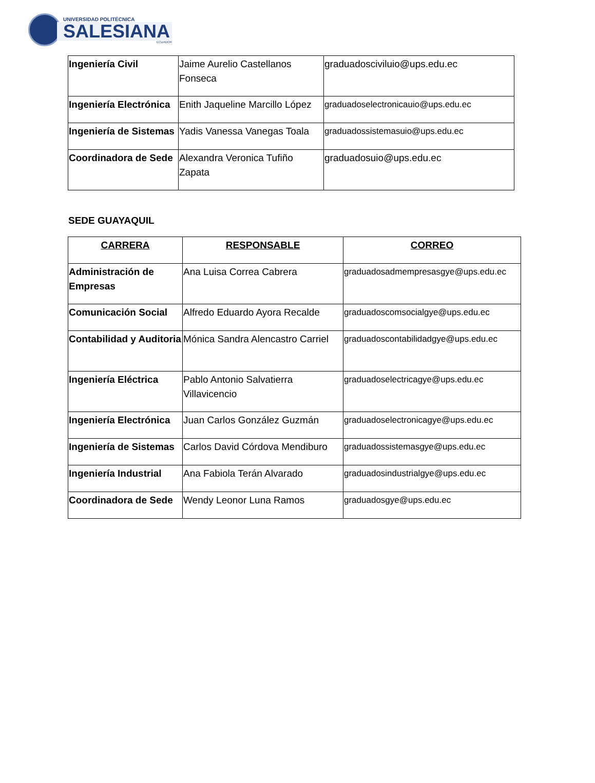UNIVERSIDAD POLITÉCNICA
SALESIANA
ECUADOR
| Ingeniería Civil | Jaime Aurelio Castellanos Fonseca | graduadosciviluio@ups.edu.ec |
| Ingeniería Electrónica | Enith Jaqueline Marcillo López | graduadoselectronicauio@ups.edu.ec |
| Ingeniería de Sistemas | Yadis Vanessa Vanegas Toala | graduadossistemasuio@ups.edu.ec |
| Coordinadora de Sede | Alexandra Veronica Tufiño Zapata | graduadosuio@ups.edu.ec |
SEDE GUAYAQUIL
| CARRERA | RESPONSABLE | CORREO |
| --- | --- | --- |
| Administración de Empresas | Ana Luisa Correa Cabrera | graduadosadmempresasgye@ups.edu.ec |
| Comunicación Social | Alfredo Eduardo Ayora Recalde | graduadoscomsocialgye@ups.edu.ec |
| Contabilidad y Auditoria | Mónica Sandra Alencastro Carriel | graduadoscontabilidadgye@ups.edu.ec |
| Ingeniería Eléctrica | Pablo Antonio Salvatierra Villavicencio | graduadoselectricagye@ups.edu.ec |
| Ingeniería Electrónica | Juan Carlos González Guzmán | graduadoselectronicagye@ups.edu.ec |
| Ingeniería de Sistemas | Carlos David Córdova Mendiburo | graduadossistemasgye@ups.edu.ec |
| Ingeniería Industrial | Ana Fabiola Terán Alvarado | graduadosindustrialgye@ups.edu.ec |
| Coordinadora de Sede | Wendy Leonor Luna Ramos | graduadosgye@ups.edu.ec |